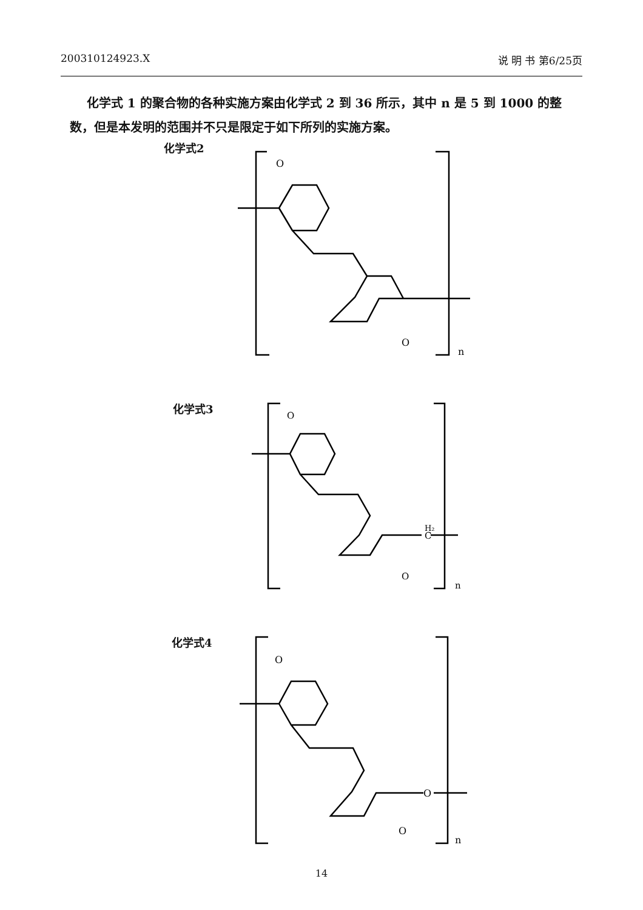200310124923.X 说 明 书 第6/25页
化学式 1 的聚合物的各种实施方案由化学式 2 到 36 所示，其中 n 是 5 到 1000 的整数，但是本发明的范围并不只是限定于如下所列的实施方案。
化学式2
O
O
n
化学式3
O
H₂
C
O
n
化学式4
O
O
O
n
14